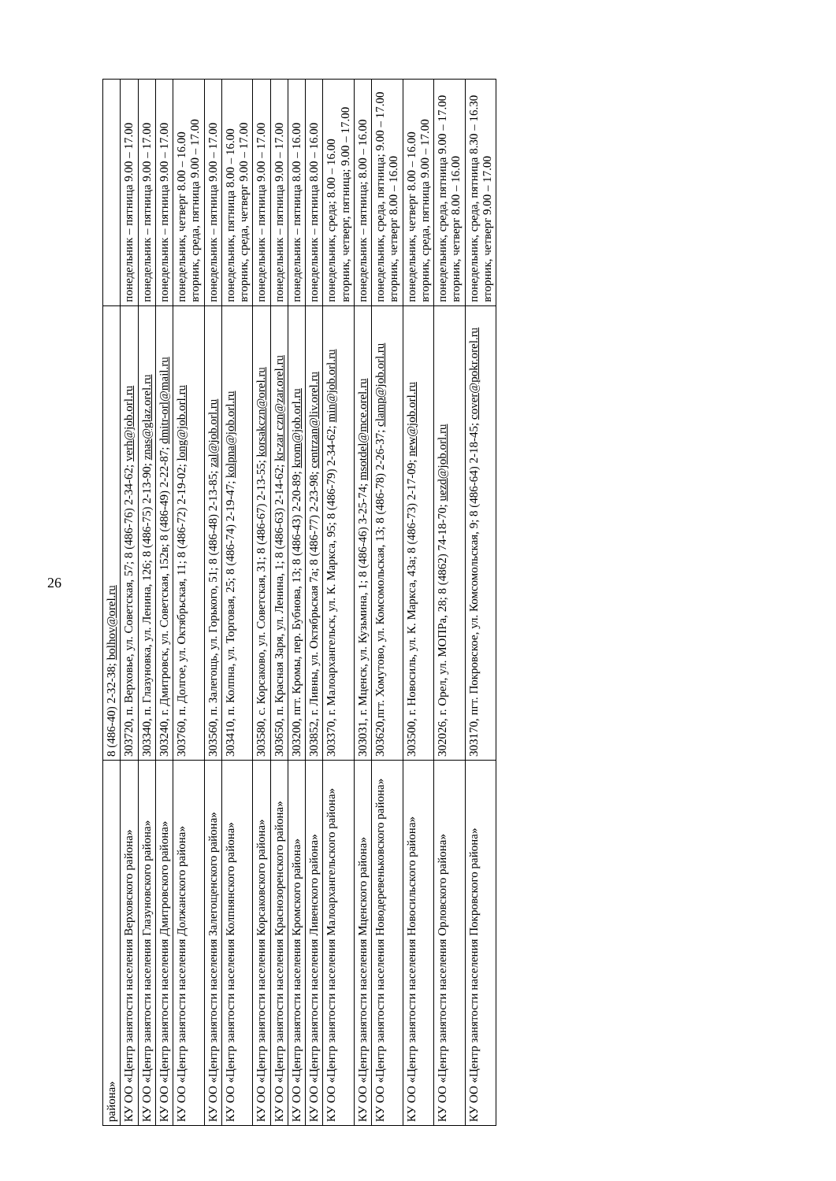26
| района» | 8 (486-40) 2-32-38; bolhov@orel.ru | |
| КУ ОО «Центр занятости населения Верховского района» | 303720, п. Верховье, ул. Советская, 57; 8 (486-76) 2-34-62; verh@job.orl.ru | понедельник – пятница 9.00 – 17.00 |
| КУ ОО «Центр занятости населения Глазуновского района» | 303340, п. Глазуновка, ул. Ленина, 126; 8 (486-75) 2-13-90; znas@glaz.orel.ru | понедельник – пятница 9.00 – 17.00 |
| КУ ОО «Центр занятости населения Дмитровского района» | 303240, г. Дмитровск, ул. Советская, 152в; 8 (486-49) 2-22-87; dmitr-orl@mail.ru | понедельник – пятница 9.00 – 17.00 |
| КУ ОО «Центр занятости населения Должанского района» | 303760, п. Долгое, ул. Октябрьская, 11; 8 (486-72) 2-19-02; long@job.orl.ru | понедельник, четверг 8.00 – 16.00 вторник, среда, пятница 9.00 – 17.00 |
| КУ ОО «Центр занятости населения Залегощенского района» | 303560, п. Залегощь, ул. Горького, 51; 8 (486-48) 2-13-85; zal@job.orl.ru | понедельник – пятница 9.00 – 17.00 |
| КУ ОО «Центр занятости населения Колпнянского района» | 303410, п. Колпна, ул. Торговая, 25; 8 (486-74) 2-19-47; kolpna@job.orl.ru | понедельник, пятница 8.00 – 16.00 вторник, среда, четверг 9.00 – 17.00 |
| КУ ОО «Центр занятости населения Корсаковского района» | 303580, с. Корсаково, ул. Советская, 31; 8 (486-67) 2-13-55; korsakczn@orel.ru | понедельник – пятница 9.00 – 17.00 |
| КУ ОО «Центр занятости населения Краснозоренского района» | 303650, п. Красная Заря, ул. Ленина, 1; 8 (486-63) 2-14-62; kr-zar czn@zar.orel.ru | понедельник – пятница 9.00 – 17.00 |
| КУ ОО «Центр занятости населения Кромского района» | 303200, пгт. Кромы, пер. Бубнова, 13; 8 (486-43) 2-20-89; krom@job.orl.ru | понедельник – пятница 8.00 – 16.00 |
| КУ ОО «Центр занятости населения Ливенского района» | 303852, г. Ливны, ул. Октябрьская 7а; 8 (486-77) 2-23-98; centrzan@liv.orel.ru | понедельник – пятница 8.00 – 16.00 |
| КУ ОО «Центр занятости населения Малоархангельского района» | 303370, г. Малоархангельск, ул. К. Маркса, 95; 8 (486-79) 2-34-62; min@job.orl.ru | понедельник, среда; 8.00 – 16.00 вторник, четверг, пятница; 9.00 – 17.00 |
| КУ ОО «Центр занятости населения Мценского района» | 303031, г. Мценск, ул. Кузьмина, 1; 8 (486-46) 3-25-74; msotdel@mce.orel.ru | понедельник – пятница; 8.00 – 16.00 |
| КУ ОО «Центр занятости населения Новодеревеньковского района» | 303620,пгт. Хомутово, ул. Комсомольская, 13; 8 (486-78) 2-26-37; clamp@job.orl.ru | понедельник, среда, пятница; 9.00 – 17.00 вторник, четверг 8.00 – 16.00 |
| КУ ОО «Центр занятости населения Новосильского района» | 303500, г. Новосиль, ул. К. Маркса, 43а; 8 (486-73) 2-17-09; new@job.orl.ru | понедельник, четверг 8.00 – 16.00 вторник, среда, пятница 9.00 – 17.00 |
| КУ ОО «Центр занятости населения Орловского района» | 302026, г. Орел, ул. МОПРа, 28; 8 (4862) 74-18-70; uezd@job.orl.ru | понедельник, среда, пятница 9.00 – 17.00 вторник, четверг 8.00 – 16.00 |
| КУ ОО «Центр занятости населения Покровского района» | 303170, пгт. Покровское, ул. Комсомольская, 9; 8 (486-64) 2-18-45; cover@pokr.orel.ru | понедельник, среда, пятница 8.30 – 16.30 вторник, четверг 9.00 – 17.00 |